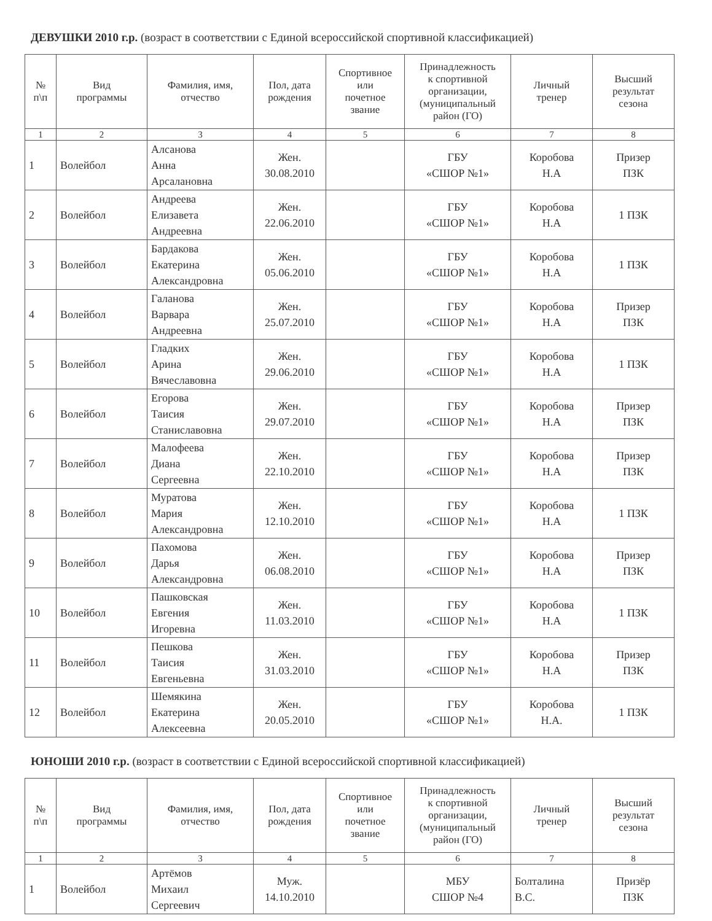ДЕВУШКИ 2010 г.р. (возраст в соответствии с Единой всероссийской спортивной классификацией)
| № п\п | Вид программы | Фамилия, имя, отчество | Пол, дата рождения | Спортивное или почетное звание | Принадлежность к спортивной организации, (муниципальный район (ГО) | Личный тренер | Высший результат сезона |
| --- | --- | --- | --- | --- | --- | --- | --- |
| 1 | 2 | 3 | 4 | 5 | 6 | 7 | 8 |
| 1 | Волейбол | Алсанова Анна Арсалановна | Жен. 30.08.2010 | | ГБУ «СШОР №1» | Коробова Н.А | Призер ПЗК |
| 2 | Волейбол | Андреева Елизавета Андреевна | Жен. 22.06.2010 | | ГБУ «СШОР №1» | Коробова Н.А | 1 ПЗК |
| 3 | Волейбол | Бардакова Екатерина Александровна | Жен. 05.06.2010 | | ГБУ «СШОР №1» | Коробова Н.А | 1 ПЗК |
| 4 | Волейбол | Галанова Варвара Андреевна | Жен. 25.07.2010 | | ГБУ «СШОР №1» | Коробова Н.А | Призер ПЗК |
| 5 | Волейбол | Гладких Арина Вячеславовна | Жен. 29.06.2010 | | ГБУ «СШОР №1» | Коробова Н.А | 1 ПЗК |
| 6 | Волейбол | Егорова Таисия Станиславовна | Жен. 29.07.2010 | | ГБУ «СШОР №1» | Коробова Н.А | Призер ПЗК |
| 7 | Волейбол | Малофеева Диана Сергеевна | Жен. 22.10.2010 | | ГБУ «СШОР №1» | Коробова Н.А | Призер ПЗК |
| 8 | Волейбол | Муратова Мария Александровна | Жен. 12.10.2010 | | ГБУ «СШОР №1» | Коробова Н.А | 1 ПЗК |
| 9 | Волейбол | Пахомова Дарья Александровна | Жен. 06.08.2010 | | ГБУ «СШОР №1» | Коробова Н.А | Призер ПЗК |
| 10 | Волейбол | Пашковская Евгения Игоревна | Жен. 11.03.2010 | | ГБУ «СШОР №1» | Коробова Н.А | 1 ПЗК |
| 11 | Волейбол | Пешкова Таисия Евгеньевна | Жен. 31.03.2010 | | ГБУ «СШОР №1» | Коробова Н.А | Призер ПЗК |
| 12 | Волейбол | Шемякина Екатерина Алексеевна | Жен. 20.05.2010 | | ГБУ «СШОР №1» | Коробова Н.А. | 1 ПЗК |
ЮНОШИ 2010 г.р. (возраст в соответствии с Единой всероссийской спортивной классификацией)
| № п\п | Вид программы | Фамилия, имя, отчество | Пол, дата рождения | Спортивное или почетное звание | Принадлежность к спортивной организации, (муниципальный район (ГО) | Личный тренер | Высший результат сезона |
| --- | --- | --- | --- | --- | --- | --- | --- |
| 1 | 2 | 3 | 4 | 5 | 6 | 7 | 8 |
| 1 | Волейбол | Артёмов Михаил Сергеевич | Муж. 14.10.2010 | | МБУ СШОР №4 | Болталина В.С. | Призёр ПЗК |